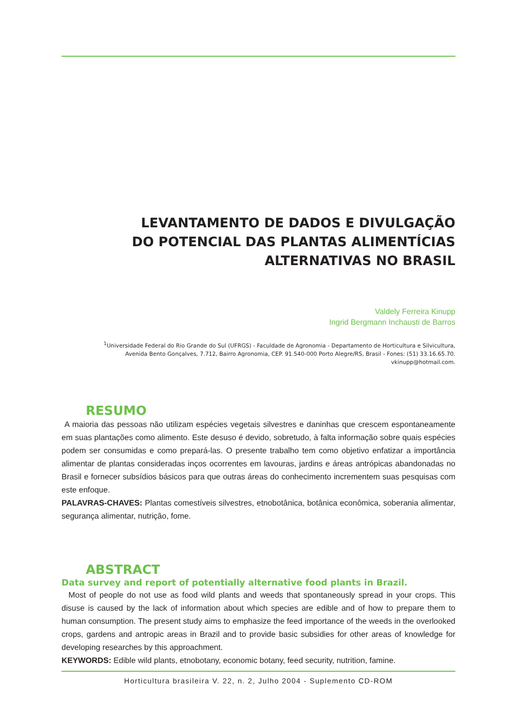LEVANTAMENTO DE DADOS E DIVULGAÇÃO
DO POTENCIAL DAS PLANTAS ALIMENTÍCIAS
ALTERNATIVAS NO BRASIL
Valdely Ferreira Kinupp
Ingrid Bergmann Inchausti de Barros
<sup>1</sup> Universidade Federal do Rio Grande do Sul (UFRGS) - Faculdade de Agronomia - Departamento de Horticultura e Silvicultura,
Avenida Bento Gonçalves, 7.712, Bairro Agronomia, CEP. 91.540-000 Porto Alegre/RS, Brasil - Fones: (51) 33.16.65.70.
vkinupp@hotmail.com.
RESUMO
A maioria das pessoas não utilizam espécies vegetais silvestres e daninhas que crescem espontaneamente em suas plantações como alimento. Este desuso é devido, sobretudo, à falta informação sobre quais espécies podem ser consumidas e como prepará-las. O presente trabalho tem como objetivo enfatizar a importância alimentar de plantas consideradas inços ocorrentes em lavouras, jardins e áreas antrópicas abandonadas no Brasil e fornecer subsídios básicos para que outras áreas do conhecimento incrementem suas pesquisas com este enfoque.
PALAVRAS-CHAVES: Plantas comestíveis silvestres, etnobotânica, botânica econômica, soberania alimentar, segurança alimentar, nutrição, fome.
ABSTRACT
Data survey and report of potentially alternative food plants in Brazil.
Most of people do not use as food wild plants and weeds that spontaneously spread in your crops. This disuse is caused by the lack of information about which species are edible and of how to prepare them to human consumption. The present study aims to emphasize the feed importance of the weeds in the overlooked crops, gardens and antropic areas in Brazil and to provide basic subsidies for other areas of knowledge for developing researches by this approachment.
KEYWORDS: Edible wild plants, etnobotany, economic botany, feed security, nutrition, famine.
Horticultura brasileira V. 22, n. 2, Julho 2004 - Suplemento CD-ROM